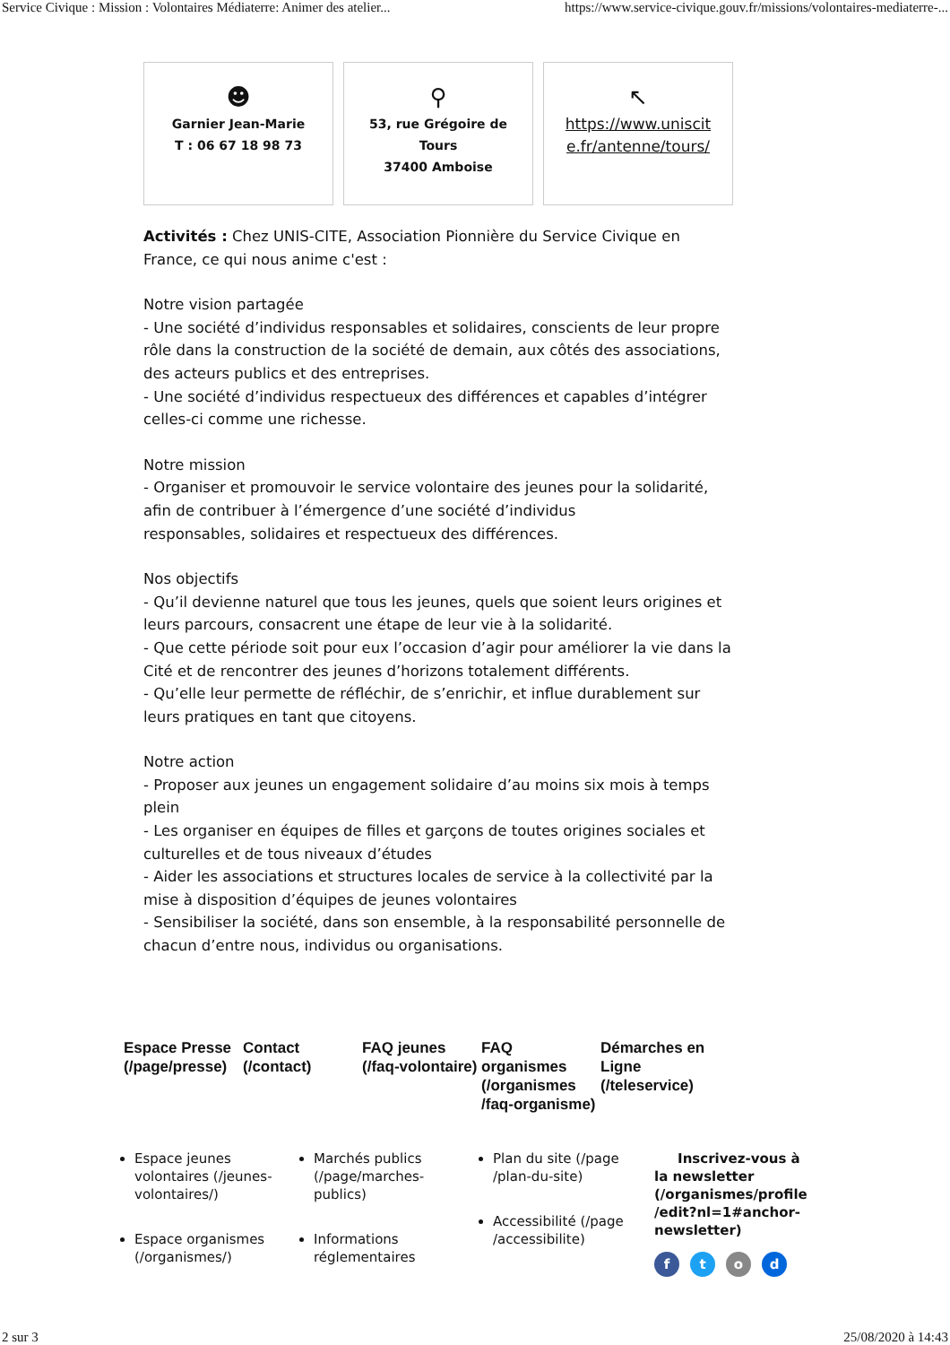Service Civique : Mission : Volontaires Médiaterre: Animer des atelier... https://www.service-civique.gouv.fr/missions/volontaires-mediaterre-...
☻
Garnier Jean-Marie
T : 06 67 18 98 73
⚲
53, rue Grégoire de
Tours
37400 Amboise
↖
https://www.uniscit
e.fr/antenne/tours/
Activités : Chez UNIS-CITE, Association Pionnière du Service Civique en France, ce qui nous anime c'est :
Notre vision partagée
- Une société d’individus responsables et solidaires, conscients de leur propre rôle dans la construction de la société de demain, aux côtés des associations, des acteurs publics et des entreprises.
- Une société d’individus respectueux des différences et capables d’intégrer celles-ci comme une richesse.
Notre mission
- Organiser et promouvoir le service volontaire des jeunes pour la solidarité, afin de contribuer à l’émergence d’une société d’individus
responsables, solidaires et respectueux des différences.
Nos objectifs
- Qu’il devienne naturel que tous les jeunes, quels que soient leurs origines et leurs parcours, consacrent une étape de leur vie à la solidarité.
- Que cette période soit pour eux l’occasion d’agir pour améliorer la vie dans la Cité et de rencontrer des jeunes d’horizons totalement différents.
- Qu’elle leur permette de réfléchir, de s’enrichir, et influe durablement sur leurs pratiques en tant que citoyens.
Notre action
- Proposer aux jeunes un engagement solidaire d’au moins six mois à temps plein
- Les organiser en équipes de filles et garçons de toutes origines sociales et culturelles et de tous niveaux d’études
- Aider les associations et structures locales de service à la collectivité par la mise à disposition d’équipes de jeunes volontaires
- Sensibiliser la société, dans son ensemble, à la responsabilité personnelle de chacun d’entre nous, individus ou organisations.
Espace Presse (/page/presse)
Contact (/contact)
FAQ jeunes (/faq-volontaire)
FAQ organismes (/organismes /faq-organisme)
Démarches en Ligne (/teleservice)
Espace jeunes volontaires (/jeunes-volontaires/)
Espace organismes (/organismes/)
Marchés publics (/page/marches-publics)
Informations réglementaires
Plan du site (/page /plan-du-site)
Accessibilité (/page /accessibilite)
Inscrivez-vous à la newsletter (/organismes/profile /edit?nl=1#anchor-newsletter)
ftod
2 sur 3 25/08/2020 à 14:43